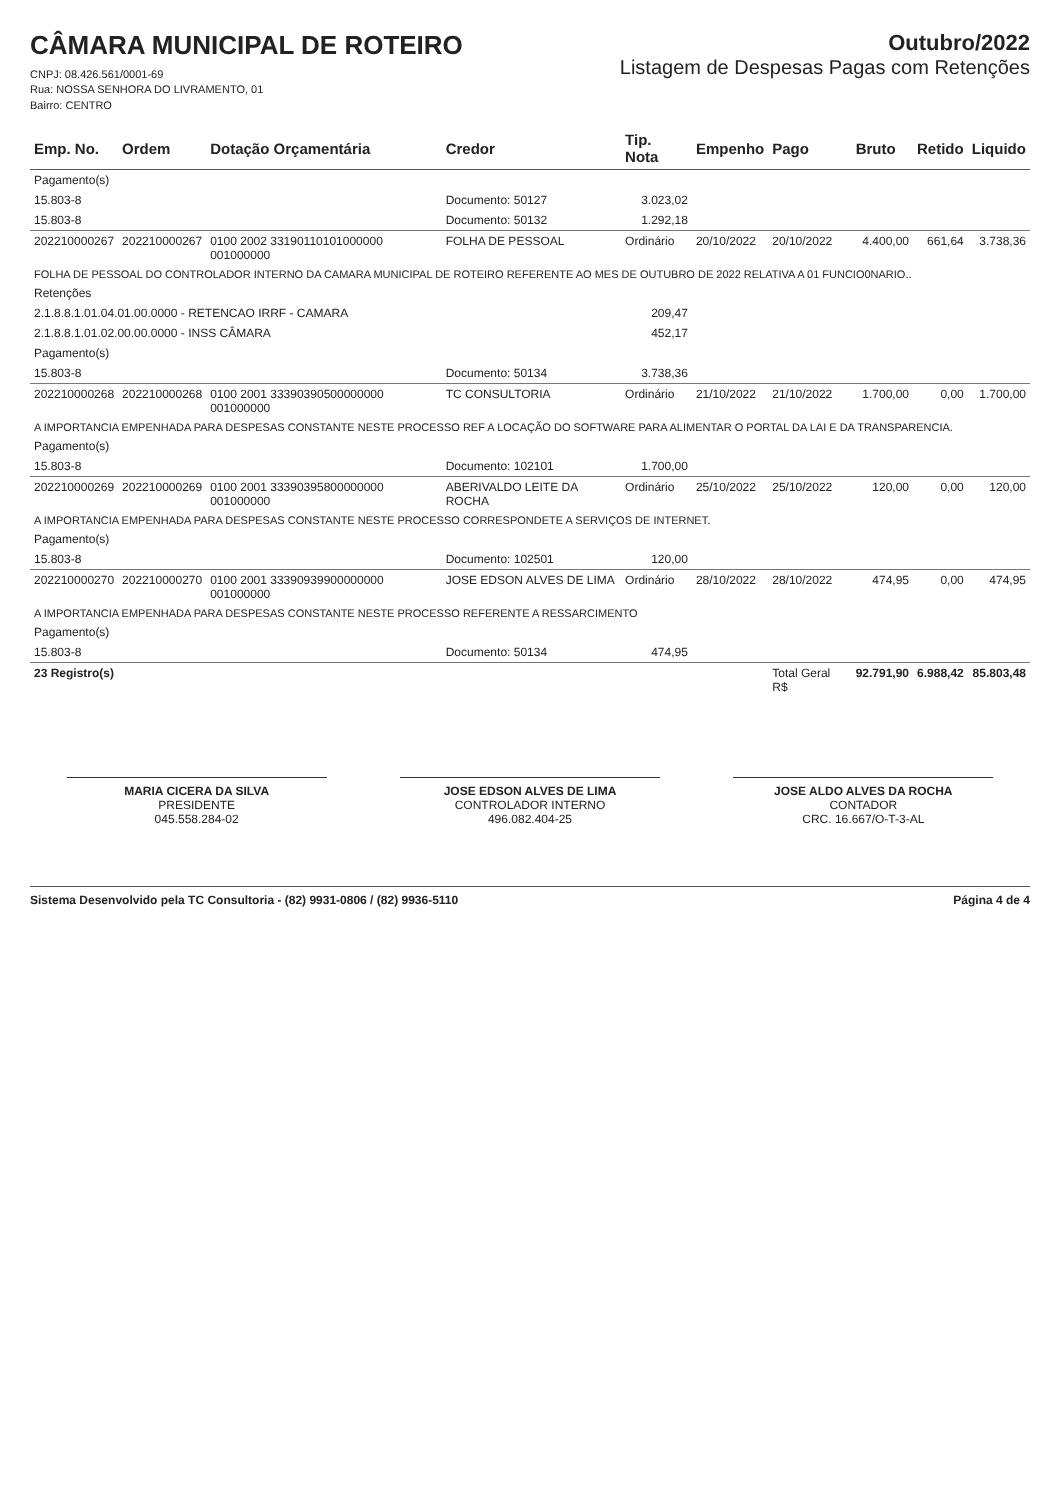CÂMARA MUNICIPAL DE ROTEIRO
CNPJ: 08.426.561/0001-69
Rua: NOSSA SENHORA DO LIVRAMENTO, 01
Bairro: CENTRO
Outubro/2022
Listagem de Despesas Pagas com Retenções
| Emp. No. | Ordem | Dotação Orçamentária | Credor | Tip. Nota | Empenho | Pago | Bruto | Retido | Liquido |
| --- | --- | --- | --- | --- | --- | --- | --- | --- | --- |
| Pagamento(s) | | | | | | | | | |
| 15.803-8 | | | Documento: 50127 | 3.023,02 | | | | | |
| 15.803-8 | | | Documento: 50132 | 1.292,18 | | | | | |
| 202210000267 | 202210000267 | 0100 2002 33190110101000000 001000000 | FOLHA DE PESSOAL | Ordinário | 20/10/2022 | 20/10/2022 | 4.400,00 | 661,64 | 3.738,36 |
| FOLHA DE PESSOAL DO CONTROLADOR INTERNO DA CAMARA MUNICIPAL DE ROTEIRO REFERENTE AO MES DE OUTUBRO DE 2022 RELATIVA A 01 FUNCIO0NARIO.. | | | | | | | | | |
| Retenções | | | | | | | | | |
| 2.1.8.8.1.01.04.01.00.0000 - RETENCAO IRRF - CAMARA | | | | 209,47 | | | | | |
| 2.1.8.8.1.01.02.00.00.0000 - INSS CÂMARA | | | | 452,17 | | | | | |
| Pagamento(s) | | | | | | | | | |
| 15.803-8 | | | Documento: 50134 | 3.738,36 | | | | | |
| 202210000268 | 202210000268 | 0100 2001 33390390500000000 001000000 | TC CONSULTORIA | Ordinário | 21/10/2022 | 21/10/2022 | 1.700,00 | 0,00 | 1.700,00 |
| A IMPORTANCIA EMPENHADA PARA DESPESAS CONSTANTE NESTE PROCESSO REF A LOCAÇÃO DO SOFTWARE PARA ALIMENTAR O PORTAL DA LAI E DA TRANSPARENCIA. | | | | | | | | | |
| Pagamento(s) | | | | | | | | | |
| 15.803-8 | | | Documento: 102101 | 1.700,00 | | | | | |
| 202210000269 | 202210000269 | 0100 2001 33390395800000000 001000000 | ABERIVALDO LEITE DA ROCHA | Ordinário | 25/10/2022 | 25/10/2022 | 120,00 | 0,00 | 120,00 |
| A IMPORTANCIA EMPENHADA PARA DESPESAS CONSTANTE NESTE PROCESSO CORRESPONDETE A SERVIÇOS DE INTERNET. | | | | | | | | | |
| Pagamento(s) | | | | | | | | | |
| 15.803-8 | | | Documento: 102501 | 120,00 | | | | | |
| 202210000270 | 202210000270 | 0100 2001 33390939900000000 001000000 | JOSE EDSON ALVES DE LIMA | Ordinário | 28/10/2022 | 28/10/2022 | 474,95 | 0,00 | 474,95 |
| A IMPORTANCIA EMPENHADA PARA DESPESAS CONSTANTE NESTE PROCESSO REFERENTE A RESSARCIMENTO | | | | | | | | | |
| Pagamento(s) | | | | | | | | | |
| 15.803-8 | | | Documento: 50134 | 474,95 | | | | | |
| 23 Registro(s) | | | | | | Total Geral R$ | 92.791,90 | 6.988,42 | 85.803,48 |
MARIA CICERA DA SILVA
PRESIDENTE
045.558.284-02
JOSE EDSON ALVES DE LIMA
CONTROLADOR INTERNO
496.082.404-25
JOSE ALDO ALVES DA ROCHA
CONTADOR
CRC. 16.667/O-T-3-AL
Sistema Desenvolvido pela TC Consultoria - (82) 9931-0806 / (82) 9936-5110 Página 4 de 4